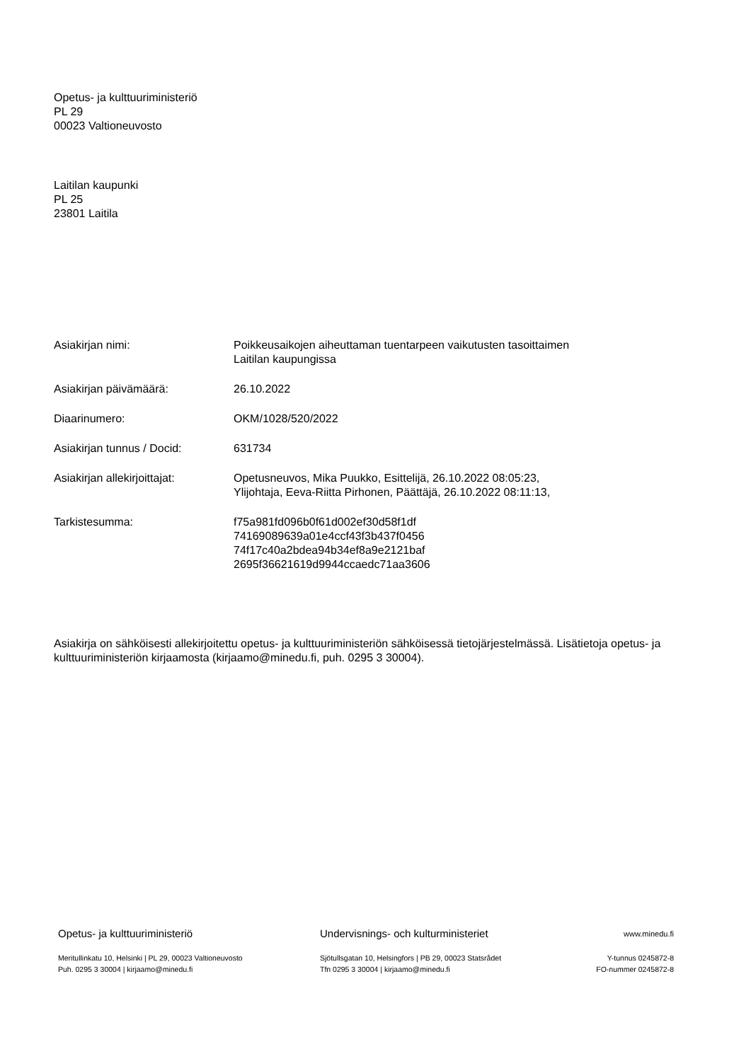Opetus- ja kulttuuriministeriö
PL 29
00023 Valtioneuvosto
Laitilan kaupunki
PL 25
23801 Laitila
| Asiakirjan nimi: | Poikkeusaikojen aiheuttaman tuentarpeen vaikutusten tasoittaimen Laitilan kaupungissa |
| Asiakirjan päivämäärä: | 26.10.2022 |
| Diaarinumero: | OKM/1028/520/2022 |
| Asiakirjan tunnus / Docid: | 631734 |
| Asiakirjan allekirjoittajat: | Opetusneuvos, Mika Puukko, Esittelijä, 26.10.2022 08:05:23, Ylijohtaja, Eeva-Riitta Pirhonen, Päättäjä, 26.10.2022 08:11:13, |
| Tarkistesumma: | f75a981fd096b0f61d002ef30d58f1df 74169089639a01e4ccf43f3b437f0456 74f17c40a2bdea94b34ef8a9e2121baf 2695f36621619d9944ccaedc71aa3606 |
Asiakirja on sähköisesti allekirjoitettu opetus- ja kulttuuriministeriön sähköisessä tietojärjestelmässä. Lisätietoja opetus- ja kulttuuriministeriön kirjaamosta (kirjaamo@minedu.fi, puh. 0295 3 30004).
Opetus- ja kulttuuriministeriö
Meritullinkatu 10, Helsinki | PL 29, 00023 Valtioneuvosto
Puh. 0295 3 30004 | kirjaamo@minedu.fi
Undervisnings- och kulturministeriet
Sjötullsgatan 10, Helsingfors | PB 29, 00023 Statsrådet
Tfn 0295 3 30004 | kirjaamo@minedu.fi
www.minedu.fi
Y-tunnus 0245872-8
FO-nummer 0245872-8